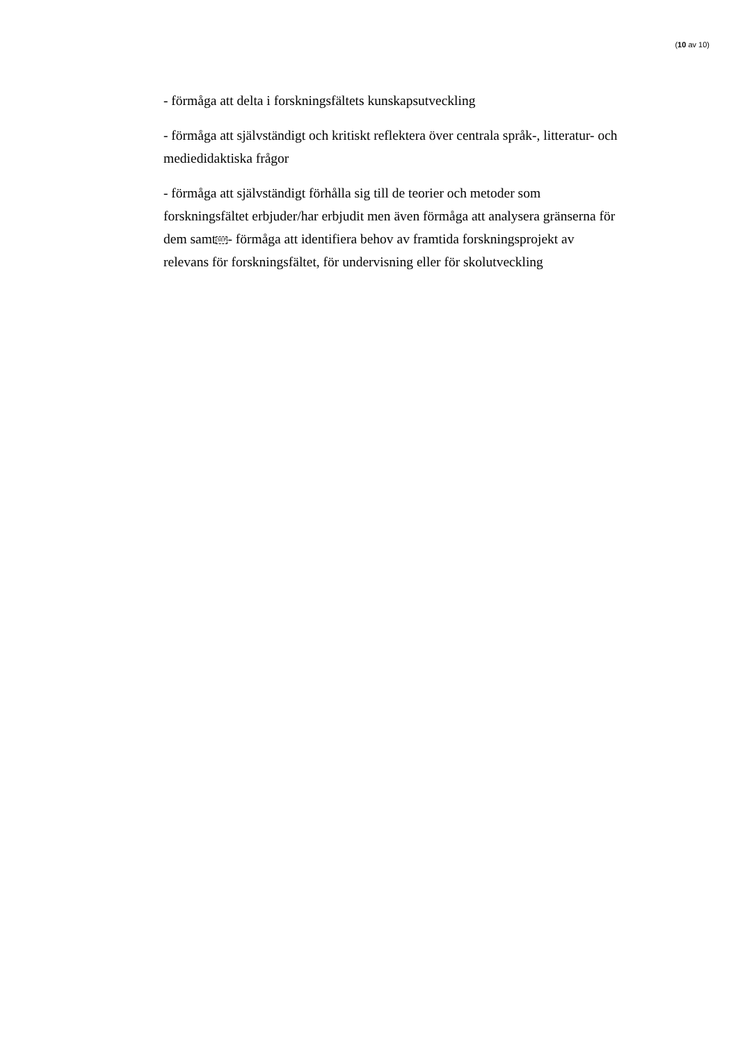(10 av 10)
- förmåga att delta i forskningsfältets kunskapsutveckling
- förmåga att självständigt och kritiskt reflektera över centrala språk-, litteratur- och mediedidaktiska frågor
- förmåga att självständigt förhålla sig till de teorier och metoder som forskningsfältet erbjuder/har erbjudit men även förmåga att analysera gränserna för dem samtSEP- förmåga att identifiera behov av framtida forskningsprojekt av relevans för forskningsfältet, för undervisning eller för skolutveckling